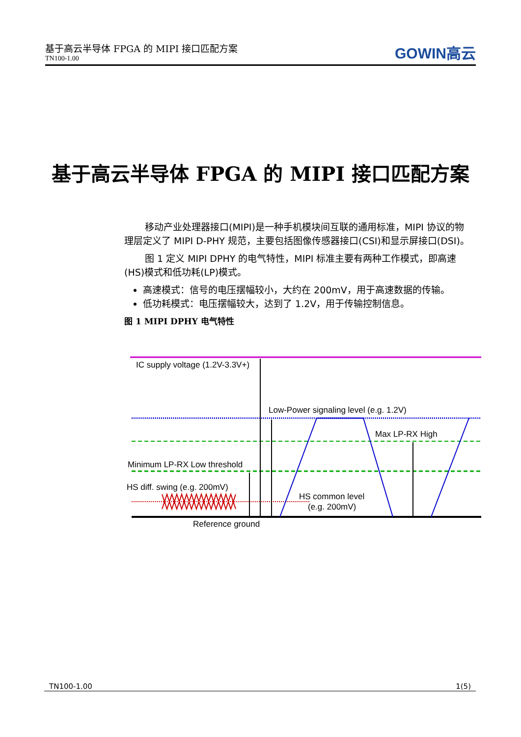基于高云半导体 FPGA 的 MIPI 接口匹配方案
TN100-1.00
GOWIN高云
基于高云半导体 FPGA 的 MIPI 接口匹配方案
移动产业处理器接口(MIPI)是一种手机模块间互联的通用标准，MIPI 协议的物理层定义了 MIPI D-PHY 规范，主要包括图像传感器接口(CSI)和显示屏接口(DSI)。
图 1 定义 MIPI DPHY 的电气特性，MIPI 标准主要有两种工作模式，即高速(HS)模式和低功耗(LP)模式。
高速模式：信号的电压摆幅较小，大约在 200mV，用于高速数据的传输。
低功耗模式：电压摆幅较大，达到了 1.2V，用于传输控制信息。
图 1 MIPI DPHY 电气特性
IC supply voltage (1.2V-3.3V+)
Low-Power signaling level (e.g. 1.2V)
Max LP-RX High
Minimum LP-RX Low threshold
HS diff. swing (e.g. 200mV)
HS common level
(e.g. 200mV)
Reference ground
TN100-1.00 1(5)